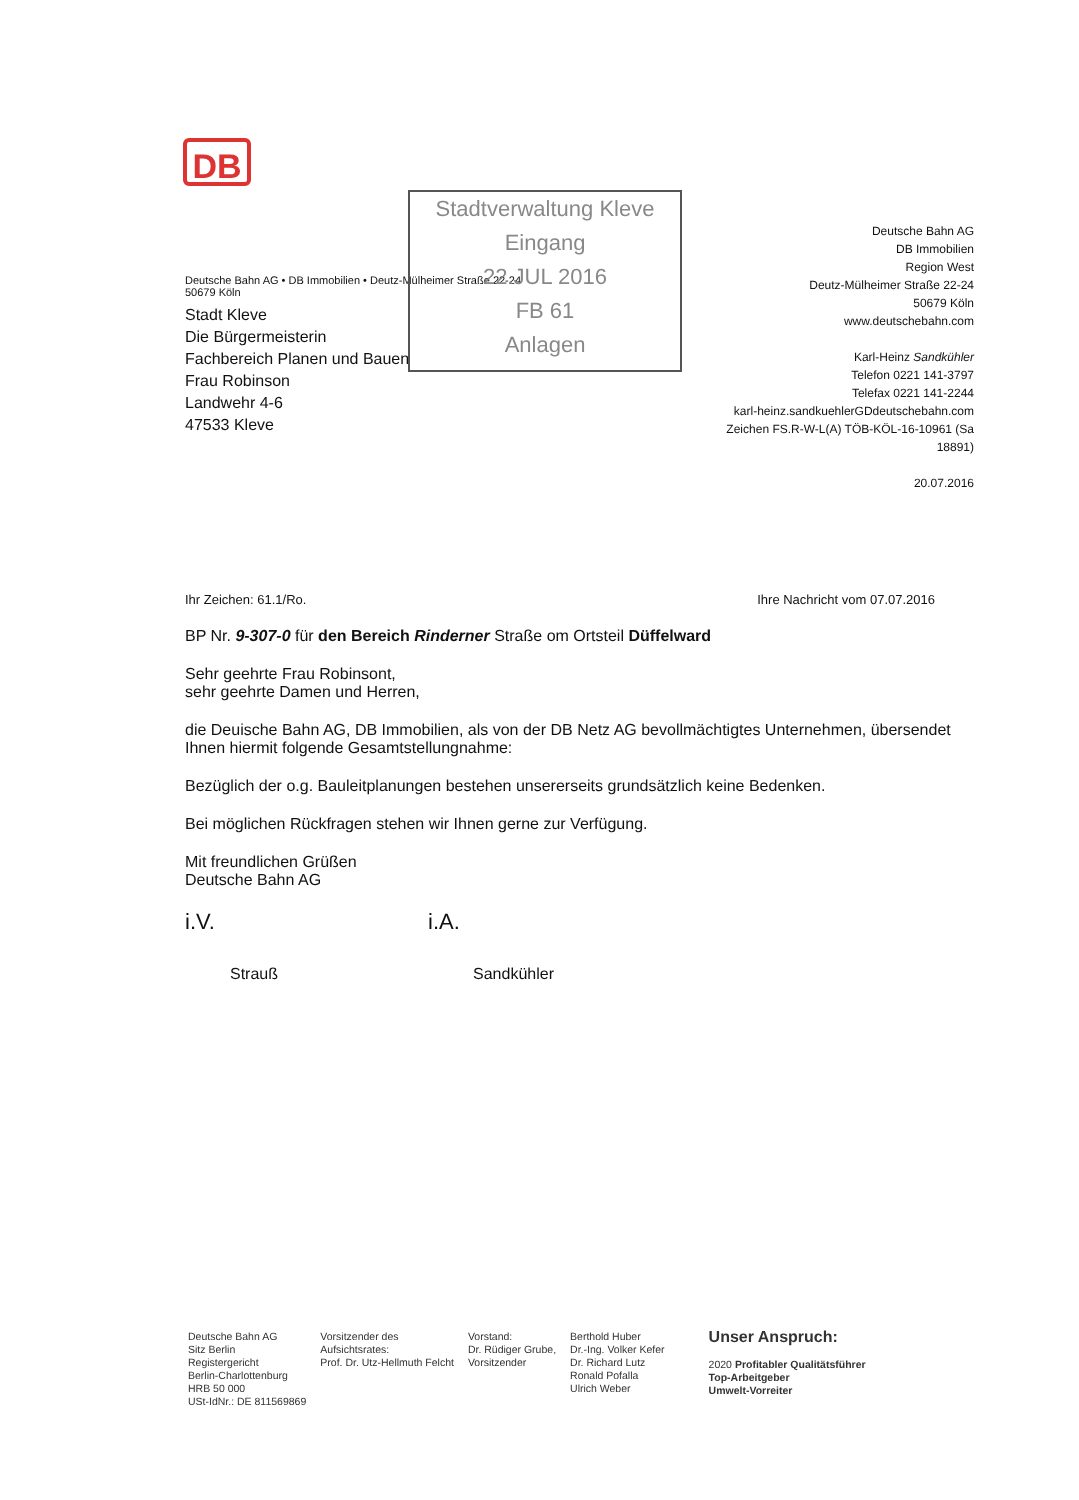DB
Stadtverwaltung Kleve
Eingang
22.JUL 2016
FB 61
Anlagen
Deutsche Bahn AG • DB Immobilien • Deutz-Mülheimer Straße 22-24
50679 Köln
Stadt Kleve
Die Bürgermeisterin
Fachbereich Planen und Bauen
Frau Robinson
Landwehr 4-6
47533 Kleve
Deutsche Bahn AG
DB Immobilien
Region West
Deutz-Mülheimer Straße 22-24
50679 Köln
www.deutschebahn.com
Karl-Heinz Sandkühler
Telefon 0221 141-3797
Telefax 0221 141-2244
karl-heinz.sandkuehlerGDdeutschebahn.com
Zeichen FS.R-W-L(A) TÖB-KÖL-16-10961 (Sa
18891)
20.07.2016
Ihr Zeichen: 61.1/Ro. Ihre Nachricht vom 07.07.2016
BP Nr. 9-307-0 für den Bereich Rinderner Straße om Ortsteil Düffelward
Sehr geehrte Frau Robinsont,
sehr geehrte Damen und Herren,
die Deuische Bahn AG, DB Immobilien, als von der DB Netz AG bevollmächtigtes Unternehmen, übersendet Ihnen hiermit folgende Gesamtstellungnahme:
Bezüglich der o.g. Bauleitplanungen bestehen unsererseits grundsätzlich keine Bedenken.
Bei möglichen Rückfragen stehen wir Ihnen gerne zur Verfügung.
Mit freundlichen Grüßen
Deutsche Bahn AG
i.V.
Strauß
i.A.
Sandkühler
Deutsche Bahn AG
Sitz Berlin
Registergericht
Berlin-Charlottenburg
HRB 50 000
USt-IdNr.: DE 811569869
Vorsitzender des
Aufsichtsrates:
Prof. Dr. Utz-Hellmuth Felcht
Vorstand:
Dr. Rüdiger Grube,
Vorsitzender
Berthold Huber
Dr.-Ing. Volker Kefer
Dr. Richard Lutz
Ronald Pofalla
Ulrich Weber
Unser Anspruch:
2020 Profitabler Qualitätsführer
Top-Arbeitgeber
Umwelt-Vorreiter